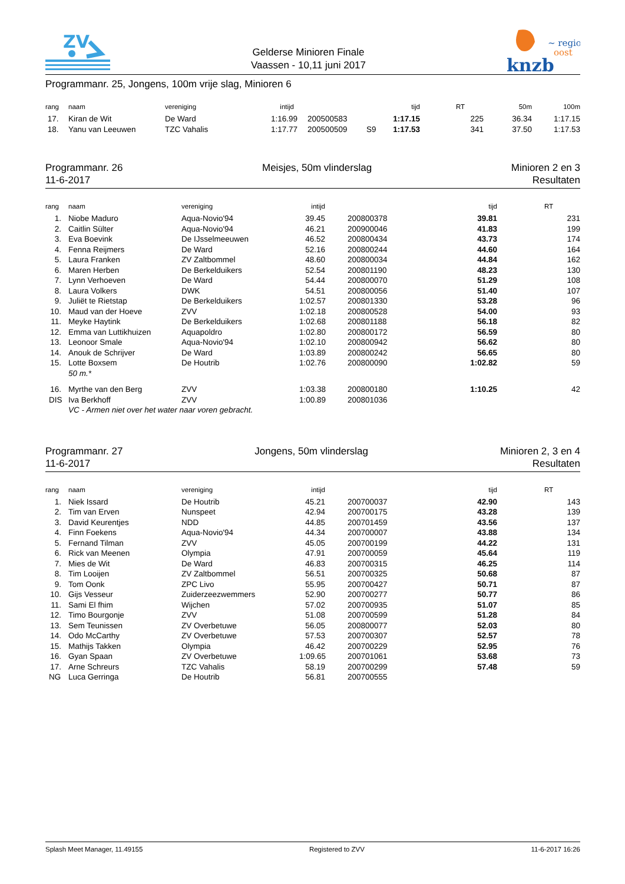ZV
Gelderse Minioren Finale
Vaassen - 10,11 juni 2017
knzb
~ regio
oost
Programmanr. 25, Jongens, 100m vrije slag, Minioren 6
| rang | naam | vereniging | intijd | | | tijd | RT | 50m | 100m |
| --- | --- | --- | --- | --- | --- | --- | --- | --- | --- |
| 17. | Kiran de Wit | De Ward | 1:16.99 | 200500583 | | 1:17.15 | 225 | 36.34 | 1:17.15 |
| 18. | Yanu van Leeuwen | TZC Vahalis | 1:17.77 | 200500509 | S9 | 1:17.53 | 341 | 37.50 | 1:17.53 |
Programmanr. 26
11-6-2017
Meisjes, 50m vlinderslag
Minioren 2 en 3
Resultaten
| rang | naam | vereniging | intijd | | tijd | RT |
| --- | --- | --- | --- | --- | --- | --- |
| 1. | Niobe Maduro | Aqua-Novio'94 | 39.45 | 200800378 | 39.81 | 231 |
| 2. | Caitlin Sülter | Aqua-Novio'94 | 46.21 | 200900046 | 41.83 | 199 |
| 3. | Eva Boevink | De IJsselmeeuwen | 46.52 | 200800434 | 43.73 | 174 |
| 4. | Fenna Reijmers | De Ward | 52.16 | 200800244 | 44.60 | 164 |
| 5. | Laura Franken | ZV Zaltbommel | 48.60 | 200800034 | 44.84 | 162 |
| 6. | Maren Herben | De Berkelduikers | 52.54 | 200801190 | 48.23 | 130 |
| 7. | Lynn Verhoeven | De Ward | 54.44 | 200800070 | 51.29 | 108 |
| 8. | Laura Volkers | DWK | 54.51 | 200800056 | 51.40 | 107 |
| 9. | Juliët te Rietstap | De Berkelduikers | 1:02.57 | 200801330 | 53.28 | 96 |
| 10. | Maud van der Hoeve | ZVV | 1:02.18 | 200800528 | 54.00 | 93 |
| 11. | Meyke Haytink | De Berkelduikers | 1:02.68 | 200801188 | 56.18 | 82 |
| 12. | Emma van Luttikhuizen | Aquapoldro | 1:02.80 | 200800172 | 56.59 | 80 |
| 13. | Leonoor Smale | Aqua-Novio'94 | 1:02.10 | 200800942 | 56.62 | 80 |
| 14. | Anouk de Schrijver | De Ward | 1:03.89 | 200800242 | 56.65 | 80 |
| 15. | Lotte Boxsem | De Houtrib | 1:02.76 | 200800090 | 1:02.82 | 59 |
| | 50 m.* | | | | | |
| 16. | Myrthe van den Berg | ZVV | 1:03.38 | 200800180 | 1:10.25 | 42 |
| DIS | Iva Berkhoff | ZVV | 1:00.89 | 200801036 | | |
| | VC - Armen niet over het water naar voren gebracht. | | | | | |
Programmanr. 27
11-6-2017
Jongens, 50m vlinderslag
Minioren 2, 3 en 4
Resultaten
| rang | naam | vereniging | intijd | | tijd | RT |
| --- | --- | --- | --- | --- | --- | --- |
| 1. | Niek Issard | De Houtrib | 45.21 | 200700037 | 42.90 | 143 |
| 2. | Tim van Erven | Nunspeet | 42.94 | 200700175 | 43.28 | 139 |
| 3. | David Keurentjes | NDD | 44.85 | 200701459 | 43.56 | 137 |
| 4. | Finn Foekens | Aqua-Novio'94 | 44.34 | 200700007 | 43.88 | 134 |
| 5. | Fernand Tilman | ZVV | 45.05 | 200700199 | 44.22 | 131 |
| 6. | Rick van Meenen | Olympia | 47.91 | 200700059 | 45.64 | 119 |
| 7. | Mies de Wit | De Ward | 46.83 | 200700315 | 46.25 | 114 |
| 8. | Tim Looijen | ZV Zaltbommel | 56.51 | 200700325 | 50.68 | 87 |
| 9. | Tom Oonk | ZPC Livo | 55.95 | 200700427 | 50.71 | 87 |
| 10. | Gijs Vesseur | Zuiderzeezwemmers | 52.90 | 200700277 | 50.77 | 86 |
| 11. | Sami El fhim | Wijchen | 57.02 | 200700935 | 51.07 | 85 |
| 12. | Timo Bourgonje | ZVV | 51.08 | 200700599 | 51.28 | 84 |
| 13. | Sem Teunissen | ZV Overbetuwe | 56.05 | 200800077 | 52.03 | 80 |
| 14. | Odo McCarthy | ZV Overbetuwe | 57.53 | 200700307 | 52.57 | 78 |
| 15. | Mathijs Takken | Olympia | 46.42 | 200700229 | 52.95 | 76 |
| 16. | Gyan Spaan | ZV Overbetuwe | 1:09.65 | 200701061 | 53.68 | 73 |
| 17. | Arne Schreurs | TZC Vahalis | 58.19 | 200700299 | 57.48 | 59 |
| NG | Luca Gerringa | De Houtrib | 56.81 | 200700555 | | |
Splash Meet Manager, 11.49155 Registered to ZVV 11-6-2017 16:26